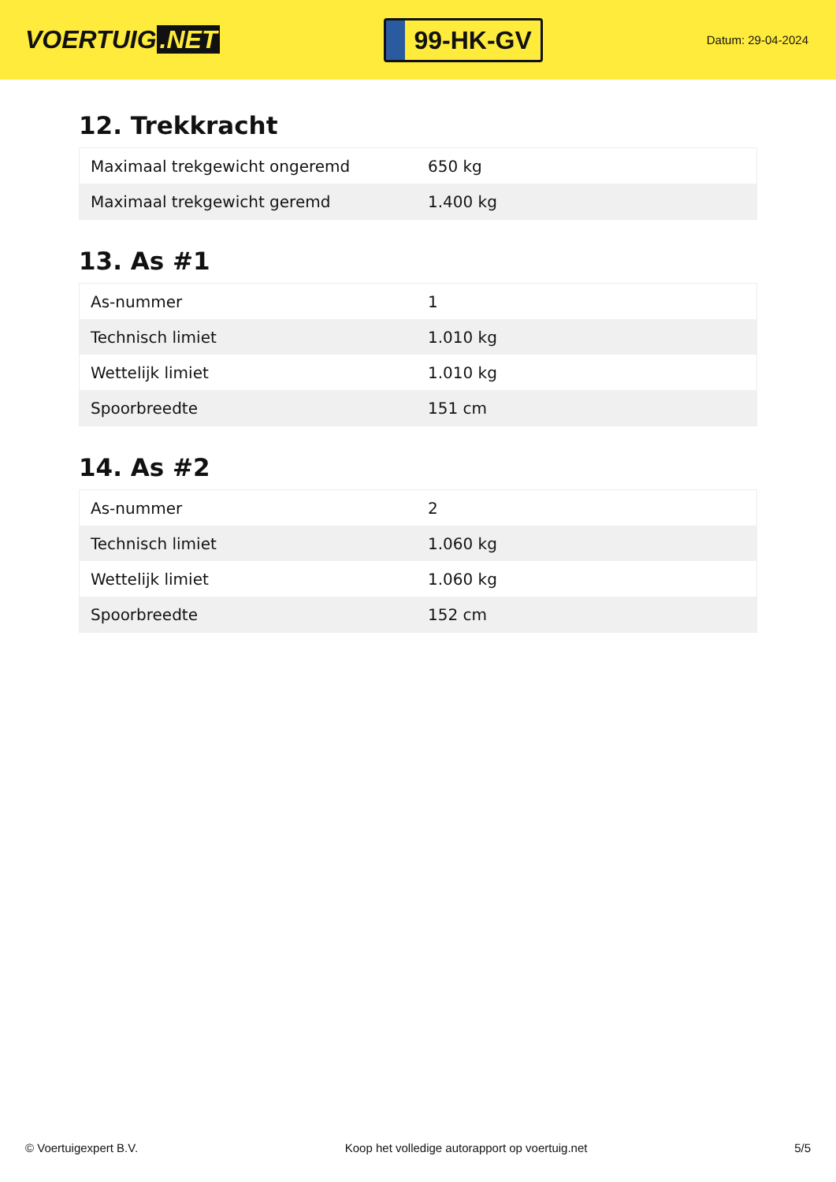VOERTUIG.NET
99-HK-GV
Datum: 29-04-2024
12. Trekkracht
| Maximaal trekgewicht ongeremd | 650 kg |
| Maximaal trekgewicht geremd | 1.400 kg |
13. As #1
| As-nummer | 1 |
| Technisch limiet | 1.010 kg |
| Wettelijk limiet | 1.010 kg |
| Spoorbreedte | 151 cm |
14. As #2
| As-nummer | 2 |
| Technisch limiet | 1.060 kg |
| Wettelijk limiet | 1.060 kg |
| Spoorbreedte | 152 cm |
© Voertuigexpert B.V. Koop het volledige autorapport op voertuig.net 5/5